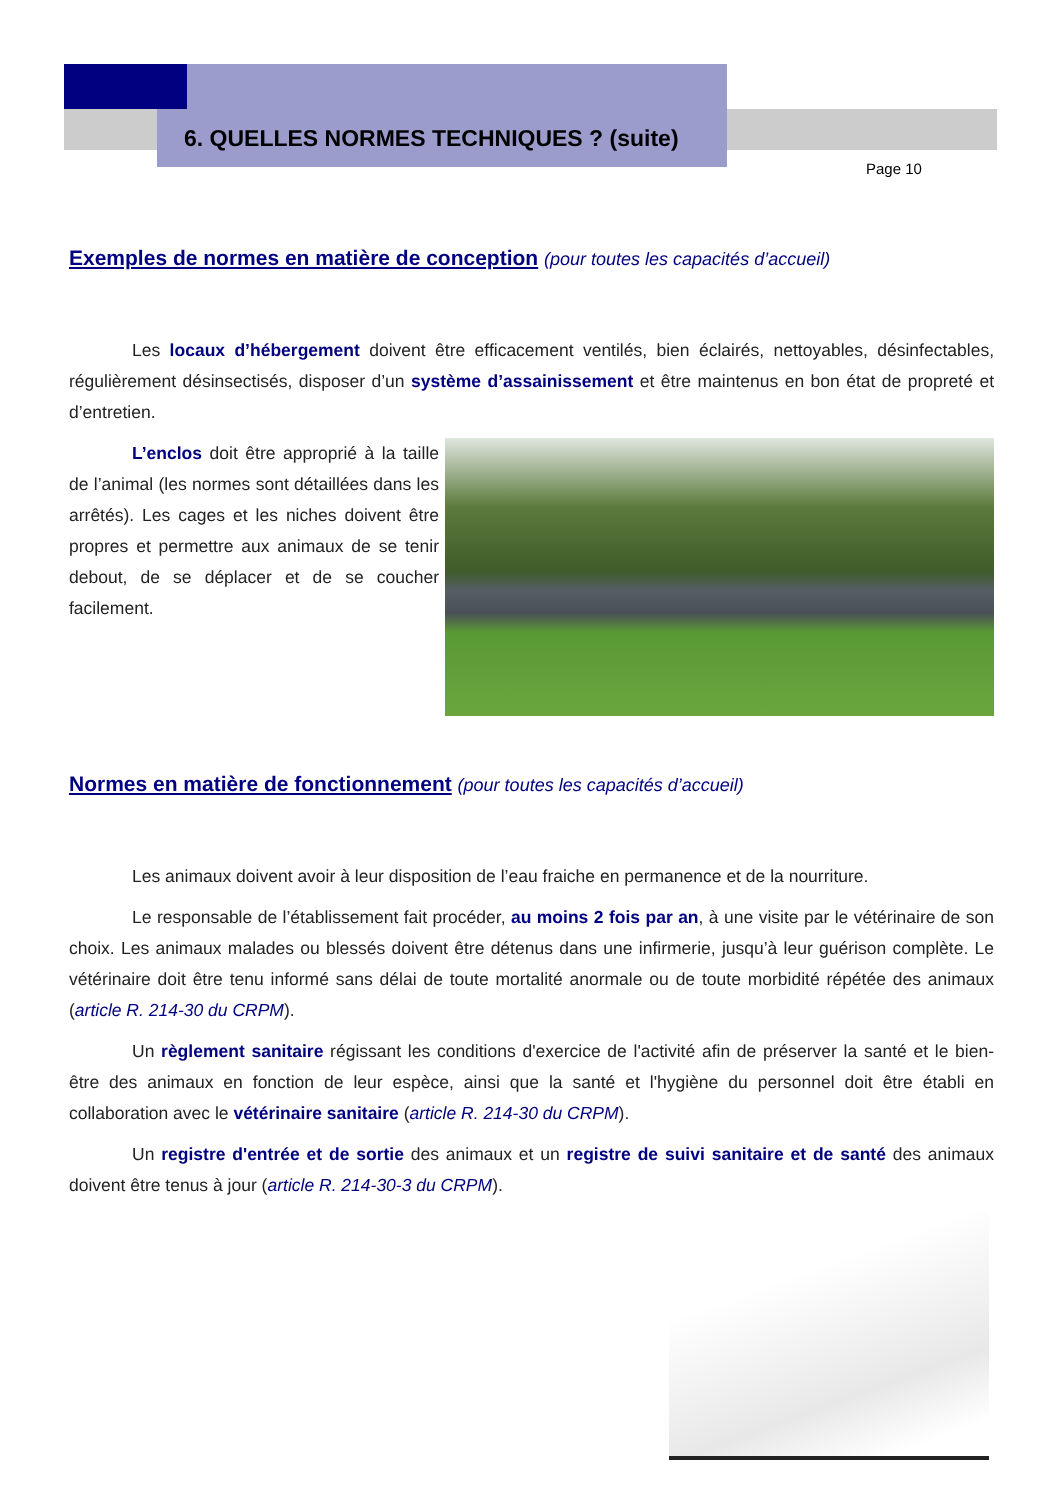6. QUELLES NORMES TECHNIQUES ? (suite)
Page 10
Exemples de normes en matière de conception (pour toutes les capacités d’accueil)
Les locaux d’hébergement doivent être efficacement ventilés, bien éclairés, nettoyables, désinfectables, régulièrement désinsectisés, disposer d’un système d’assainissement et être maintenus en bon état de propreté et d’entretien.
L’enclos doit être approprié à la taille de l’animal (les normes sont détaillées dans les arrêtés). Les cages et les niches doivent être propres et permettre aux animaux de se tenir debout, de se déplacer et de se coucher facilement.
Normes en matière de fonctionnement (pour toutes les capacités d’accueil)
Les animaux doivent avoir à leur disposition de l’eau fraiche en permanence et de la nourriture.
Le responsable de l’établissement fait procéder, au moins 2 fois par an, à une visite par le vétérinaire de son choix. Les animaux malades ou blessés doivent être détenus dans une infirmerie, jusqu’à leur guérison complète. Le vétérinaire doit être tenu informé sans délai de toute mortalité anormale ou de toute morbidité répétée des animaux (article R. 214-30 du CRPM).
Un règlement sanitaire régissant les conditions d'exercice de l'activité afin de préserver la santé et le bien-être des animaux en fonction de leur espèce, ainsi que la santé et l'hygiène du personnel doit être établi en collaboration avec le vétérinaire sanitaire (article R. 214-30 du CRPM).
Un registre d'entrée et de sortie des animaux et un registre de suivi sanitaire et de santé des animaux doivent être tenus à jour (article R. 214-30-3 du CRPM).